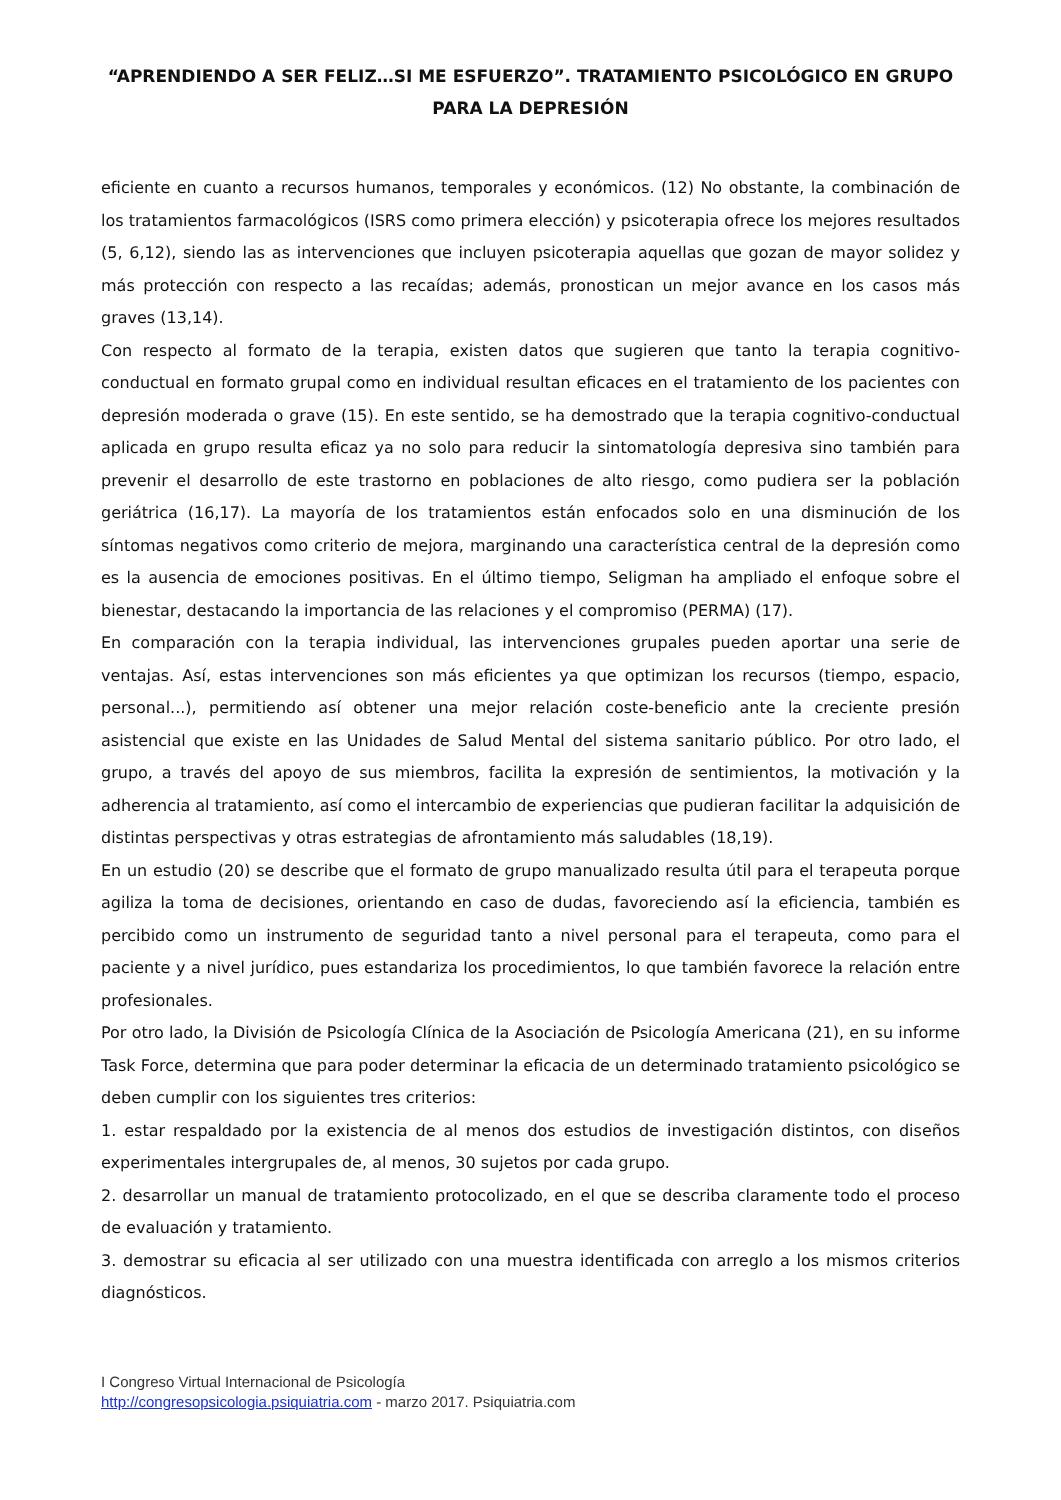“APRENDIENDO A SER FELIZ…SI ME ESFUERZO”. TRATAMIENTO PSICOLÓGICO EN GRUPO PARA LA DEPRESIÓN
eficiente en cuanto a recursos humanos, temporales y económicos. (12) No obstante, la combinación de los tratamientos farmacológicos (ISRS como primera elección) y psicoterapia ofrece los mejores resultados (5, 6,12), siendo las as intervenciones que incluyen psicoterapia aquellas que gozan de mayor solidez y más protección con respecto a las recaídas; además, pronostican un mejor avance en los casos más graves (13,14).
Con respecto al formato de la terapia, existen datos que sugieren que tanto la terapia cognitivo-conductual en formato grupal como en individual resultan eficaces en el tratamiento de los pacientes con depresión moderada o grave (15). En este sentido, se ha demostrado que la terapia cognitivo-conductual aplicada en grupo resulta eficaz ya no solo para reducir la sintomatología depresiva sino también para prevenir el desarrollo de este trastorno en poblaciones de alto riesgo, como pudiera ser la población geriátrica (16,17). La mayoría de los tratamientos están enfocados solo en una disminución de los síntomas negativos como criterio de mejora, marginando una característica central de la depresión como es la ausencia de emociones positivas. En el último tiempo, Seligman ha ampliado el enfoque sobre el bienestar, destacando la importancia de las relaciones y el compromiso (PERMA) (17).
En comparación con la terapia individual, las intervenciones grupales pueden aportar una serie de ventajas. Así, estas intervenciones son más eficientes ya que optimizan los recursos (tiempo, espacio, personal...), permitiendo así obtener una mejor relación coste-beneficio ante la creciente presión asistencial que existe en las Unidades de Salud Mental del sistema sanitario público. Por otro lado, el grupo, a través del apoyo de sus miembros, facilita la expresión de sentimientos, la motivación y la adherencia al tratamiento, así como el intercambio de experiencias que pudieran facilitar la adquisición de distintas perspectivas y otras estrategias de afrontamiento más saludables (18,19).
En un estudio (20) se describe que el formato de grupo manualizado resulta útil para el terapeuta porque agiliza la toma de decisiones, orientando en caso de dudas, favoreciendo así la eficiencia, también es percibido como un instrumento de seguridad tanto a nivel personal para el terapeuta, como para el paciente y a nivel jurídico, pues estandariza los procedimientos, lo que también favorece la relación entre profesionales.
Por otro lado, la División de Psicología Clínica de la Asociación de Psicología Americana (21), en su informe Task Force, determina que para poder determinar la eficacia de un determinado tratamiento psicológico se deben cumplir con los siguientes tres criterios:
1. estar respaldado por la existencia de al menos dos estudios de investigación distintos, con diseños experimentales intergrupales de, al menos, 30 sujetos por cada grupo.
2. desarrollar un manual de tratamiento protocolizado, en el que se describa claramente todo el proceso de evaluación y tratamiento.
3. demostrar su eficacia al ser utilizado con una muestra identificada con arreglo a los mismos criterios diagnósticos.
I Congreso Virtual Internacional de Psicología
http://congresopsicologia.psiquiatria.com - marzo 2017. Psiquiatria.com